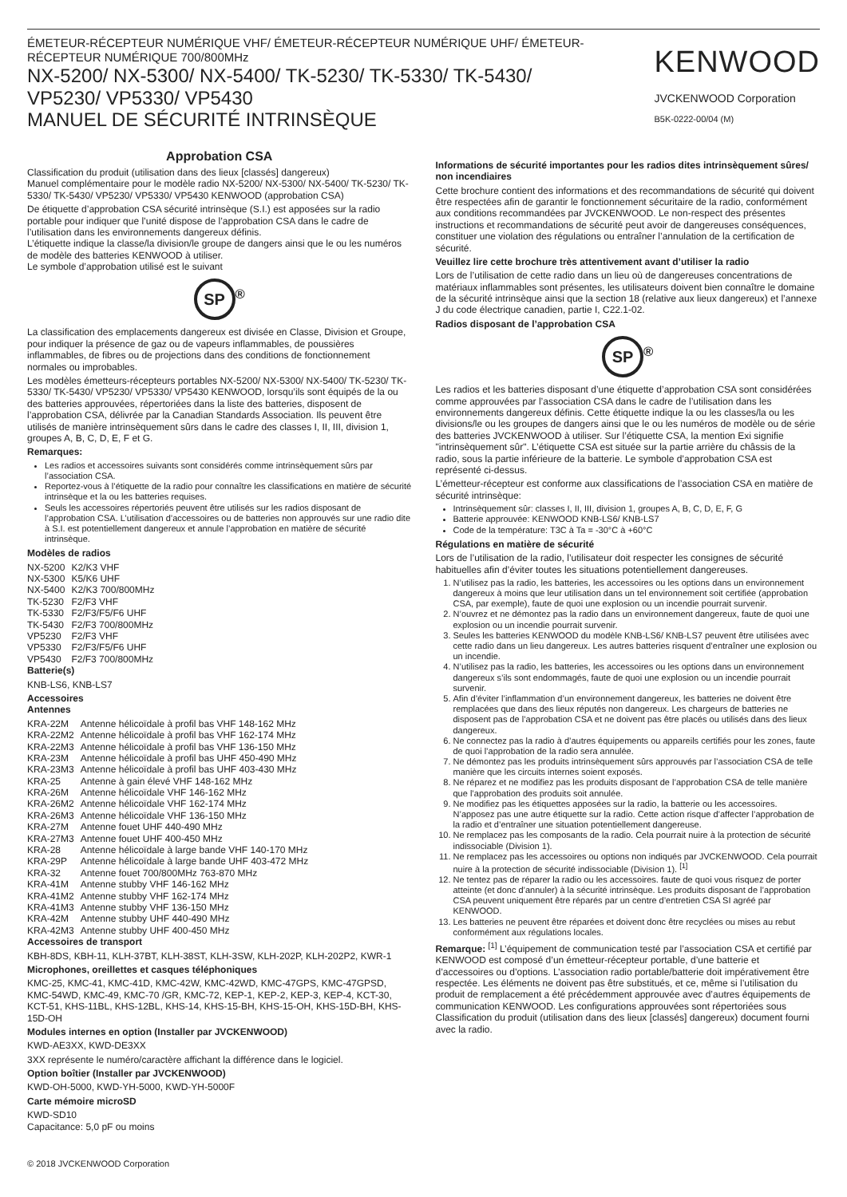ÉMETEUR-RÉCEPTEUR NUMÉRIQUE VHF/ ÉMETEUR-RÉCEPTEUR NUMÉRIQUE UHF/ ÉMETEUR-RÉCEPTEUR NUMÉRIQUE 700/800MHz
NX-5200/ NX-5300/ NX-5400/ TK-5230/ TK-5330/ TK-5430/
VP5230/ VP5330/ VP5430
MANUEL DE SÉCURITÉ INTRINSÈQUE
KENWOOD
JVCKENWOOD Corporation
B5K-0222-00/04 (M)
Approbation CSA
Classification du produit (utilisation dans des lieux [classés] dangereux)
Manuel complémentaire pour le modèle radio NX-5200/ NX-5300/ NX-5400/ TK-5230/ TK-5330/ TK-5430/ VP5230/ VP5330/ VP5430 KENWOOD (approbation CSA)
De étiquette d’approbation CSA sécurité intrinsèque (S.I.) est apposées sur la radio portable pour indiquer que l’unité dispose de l’approbation CSA dans le cadre de l’utilisation dans les environnements dangereux définis.
L’étiquette indique la classe/la division/le groupe de dangers ainsi que le ou les numéros de modèle des batteries KENWOOD à utiliser.
Le symbole d’approbation utilisé est le suivant
SP<sup>®</sup>
La classification des emplacements dangereux est divisée en Classe, Division et Groupe, pour indiquer la présence de gaz ou de vapeurs inflammables, de poussières inflammables, de fibres ou de projections dans des conditions de fonctionnement normales ou improbables.
Les modèles émetteurs-récepteurs portables NX-5200/ NX-5300/ NX-5400/ TK-5230/ TK-5330/ TK-5430/ VP5230/ VP5330/ VP5430 KENWOOD, lorsqu’ils sont équipés de la ou des batteries approuvées, répertoriées dans la liste des batteries, disposent de l’approbation CSA, délivrée par la Canadian Standards Association. Ils peuvent être utilisés de manière intrinsèquement sûrs dans le cadre des classes I, II, III, division 1, groupes A, B, C, D, E, F et G.
Remarques:
Les radios et accessoires suivants sont considérés comme intrinsèquement sûrs par l’association CSA.
Reportez-vous à l’étiquette de la radio pour connaître les classifications en matière de sécurité intrinsèque et la ou les batteries requises.
Seuls les accessoires répertoriés peuvent être utilisés sur les radios disposant de l’approbation CSA. L’utilisation d’accessoires ou de batteries non approuvés sur une radio dite à S.I. est potentiellement dangereux et annule l’approbation en matière de sécurité intrinsèque.
Modèles de radios
| NX-5200 | K2/K3 VHF |
| NX-5300 | K5/K6 UHF |
| NX-5400 | K2/K3 700/800MHz |
| TK-5230 | F2/F3 VHF |
| TK-5330 | F2/F3/F5/F6 UHF |
| TK-5430 | F2/F3 700/800MHz |
| VP5230 | F2/F3 VHF |
| VP5330 | F2/F3/F5/F6 UHF |
| VP5430 | F2/F3 700/800MHz |
Batterie(s)
KNB-LS6, KNB-LS7
Accessoires
Antennes
| KRA-22M | Antenne hélicoïdale à profil bas VHF 148-162 MHz |
| KRA-22M2 | Antenne hélicoïdale à profil bas VHF 162-174 MHz |
| KRA-22M3 | Antenne hélicoïdale à profil bas VHF 136-150 MHz |
| KRA-23M | Antenne hélicoïdale à profil bas UHF 450-490 MHz |
| KRA-23M3 | Antenne hélicoïdale à profil bas UHF 403-430 MHz |
| KRA-25 | Antenne à gain élevé VHF 148-162 MHz |
| KRA-26M | Antenne hélicoïdale VHF 146-162 MHz |
| KRA-26M2 | Antenne hélicoïdale VHF 162-174 MHz |
| KRA-26M3 | Antenne hélicoïdale VHF 136-150 MHz |
| KRA-27M | Antenne fouet UHF 440-490 MHz |
| KRA-27M3 | Antenne fouet UHF 400-450 MHz |
| KRA-28 | Antenne hélicoïdale à large bande VHF 140-170 MHz |
| KRA-29P | Antenne hélicoïdale à large bande UHF 403-472 MHz |
| KRA-32 | Antenne fouet 700/800MHz 763-870 MHz |
| KRA-41M | Antenne stubby VHF 146-162 MHz |
| KRA-41M2 | Antenne stubby VHF 162-174 MHz |
| KRA-41M3 | Antenne stubby VHF 136-150 MHz |
| KRA-42M | Antenne stubby UHF 440-490 MHz |
| KRA-42M3 | Antenne stubby UHF 400-450 MHz |
Accessoires de transport
KBH-8DS, KBH-11, KLH-37BT, KLH-38ST, KLH-3SW, KLH-202P, KLH-202P2, KWR-1
Microphones, oreillettes et casques téléphoniques
KMC-25, KMC-41, KMC-41D, KMC-42W, KMC-42WD, KMC-47GPS, KMC-47GPSD, KMC-54WD, KMC-49, KMC-70 /GR, KMC-72, KEP-1, KEP-2, KEP-3, KEP-4, KCT-30, KCT-51, KHS-11BL, KHS-12BL, KHS-14, KHS-15-BH, KHS-15-OH, KHS-15D-BH, KHS-15D-OH
Modules internes en option (Installer par JVCKENWOOD)
KWD-AE3XX, KWD-DE3XX
3XX représente le numéro/caractère affichant la différence dans le logiciel.
Option boîtier (Installer par JVCKENWOOD)
KWD-OH-5000, KWD-YH-5000, KWD-YH-5000F
Carte mémoire microSD
KWD-SD10
Capacitance: 5,0 pF ou moins
Informations de sécurité importantes pour les radios dites intrinsèquement sûres/ non incendiaires
Cette brochure contient des informations et des recommandations de sécurité qui doivent être respectées afin de garantir le fonctionnement sécuritaire de la radio, conformément aux conditions recommandées par JVCKENWOOD. Le non-respect des présentes instructions et recommandations de sécurité peut avoir de dangereuses conséquences, constituer une violation des régulations ou entraîner l’annulation de la certification de sécurité.
Veuillez lire cette brochure très attentivement avant d’utiliser la radio
Lors de l’utilisation de cette radio dans un lieu où de dangereuses concentrations de matériaux inflammables sont présentes, les utilisateurs doivent bien connaître le domaine de la sécurité intrinsèque ainsi que la section 18 (relative aux lieux dangereux) et l’annexe J du code électrique canadien, partie I, C22.1-02.
Radios disposant de l’approbation CSA
SP<sup>®</sup>
Les radios et les batteries disposant d’une étiquette d’approbation CSA sont considérées comme approuvées par l’association CSA dans le cadre de l’utilisation dans les environnements dangereux définis. Cette étiquette indique la ou les classes/la ou les divisions/le ou les groupes de dangers ainsi que le ou les numéros de modèle ou de série des batteries JVCKENWOOD à utiliser. Sur l’étiquette CSA, la mention Exi signifie "intrinsèquement sûr". L’étiquette CSA est située sur la partie arrière du châssis de la radio, sous la partie inférieure de la batterie. Le symbole d’approbation CSA est représenté ci-dessus.
L’émetteur-récepteur est conforme aux classifications de l’association CSA en matière de sécurité intrinsèque:
Intrinsèquement sûr: classes I, II, III, division 1, groupes A, B, C, D, E, F, G
Batterie approuvée: KENWOOD KNB-LS6/ KNB-LS7
Code de la température: T3C à Ta = -30°C à +60°C
Régulations en matière de sécurité
Lors de l’utilisation de la radio, l’utilisateur doit respecter les consignes de sécurité habituelles afin d’éviter toutes les situations potentiellement dangereuses.
1. N’utilisez pas la radio, les batteries, les accessoires ou les options dans un environnement dangereux à moins que leur utilisation dans un tel environnement soit certifiée (approbation CSA, par exemple), faute de quoi une explosion ou un incendie pourrait survenir.
2. N’ouvrez et ne démontez pas la radio dans un environnement dangereux, faute de quoi une explosion ou un incendie pourrait survenir.
3. Seules les batteries KENWOOD du modèle KNB-LS6/ KNB-LS7 peuvent être utilisées avec cette radio dans un lieu dangereux. Les autres batteries risquent d’entraîner une explosion ou un incendie.
4. N’utilisez pas la radio, les batteries, les accessoires ou les options dans un environnement dangereux s’ils sont endommagés, faute de quoi une explosion ou un incendie pourrait survenir.
5. Afin d’éviter l’inflammation d’un environnement dangereux, les batteries ne doivent être remplacées que dans des lieux réputés non dangereux. Les chargeurs de batteries ne disposent pas de l’approbation CSA et ne doivent pas être placés ou utilisés dans des lieux dangereux.
6. Ne connectez pas la radio à d’autres équipements ou appareils certifiés pour les zones, faute de quoi l’approbation de la radio sera annulée.
7. Ne démontez pas les produits intrinsèquement sûrs approuvés par l’association CSA de telle manière que les circuits internes soient exposés.
8. Ne réparez et ne modifiez pas les produits disposant de l’approbation CSA de telle manière que l’approbation des produits soit annulée.
9. Ne modifiez pas les étiquettes apposées sur la radio, la batterie ou les accessoires. N’apposez pas une autre étiquette sur la radio. Cette action risque d’affecter l’approbation de la radio et d’entraîner une situation potentiellement dangereuse.
10. Ne remplacez pas les composants de la radio. Cela pourrait nuire à la protection de sécurité indissociable (Division 1).
11. Ne remplacez pas les accessoires ou options non indiqués par JVCKENWOOD. Cela pourrait nuire à la protection de sécurité indissociable (Division 1). <sup>[1]</sup>
12. Ne tentez pas de réparer la radio ou les accessoires. faute de quoi vous risquez de porter atteinte (et donc d’annuler) à la sécurité intrinsèque. Les produits disposant de l’approbation CSA peuvent uniquement être réparés par un centre d’entretien CSA SI agréé par KENWOOD.
13. Les batteries ne peuvent être réparées et doivent donc être recyclées ou mises au rebut conformément aux régulations locales.
Remarque: <sup>[1]</sup> L’équipement de communication testé par l’association CSA et certifié par KENWOOD est composé d’un émetteur-récepteur portable, d’une batterie et d’accessoires ou d’options. L’association radio portable/batterie doit impérativement être respectée. Les éléments ne doivent pas être substitués, et ce, même si l’utilisation du produit de remplacement a été précédemment approuvée avec d’autres équipements de communication KENWOOD. Les configurations approuvées sont répertoriées sous Classification du produit (utilisation dans des lieux [classés] dangereux) document fourni avec la radio.
© 2018 JVCKENWOOD Corporation